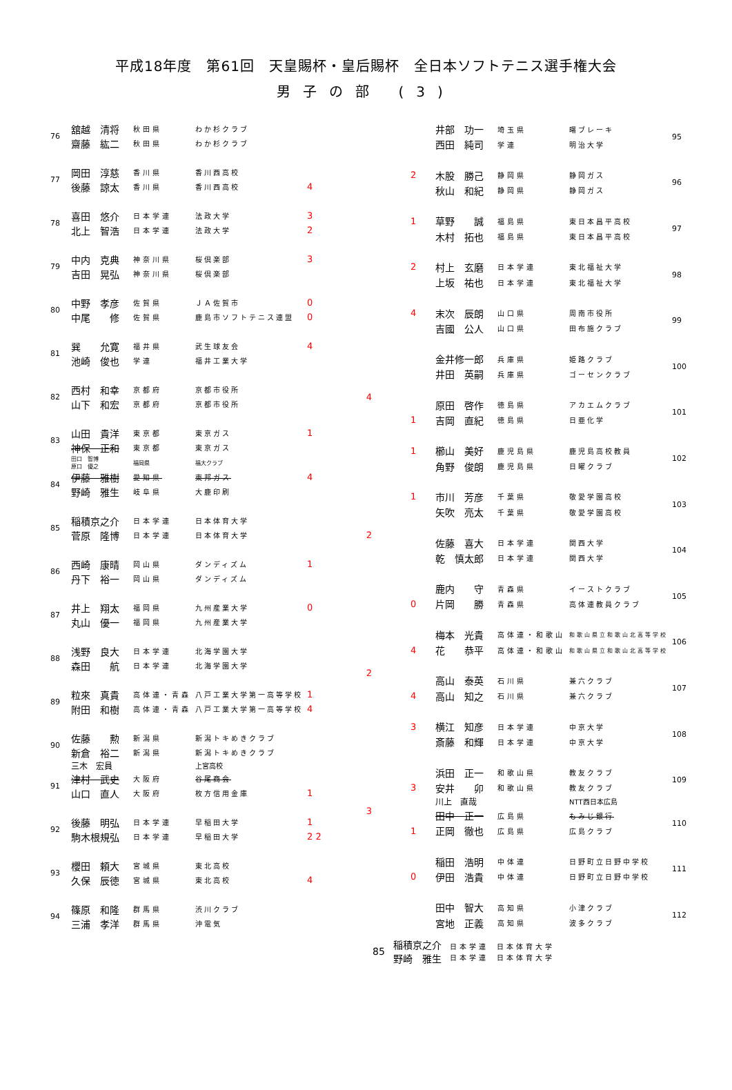平成18年度　第61回　天皇賜杯・皇后賜杯　全日本ソフトテニス選手権大会
男子の部 (3)
| 76 | 舘越 清将 | 秋田県 | わか杉クラブ | |
| | 齋藤 紘二 | 秋田県 | わか杉クラブ | |
| 77 | 岡田 淳慈 | 香川県 | 香川西高校 | |
| | 後藤 諒太 | 香川県 | 香川西高校 | 4 |
| 78 | 喜田 悠介 | 日本学連 | 法政大学 | 3 |
| | 北上 智浩 | 日本学連 | 法政大学 | 2 |
| 79 | 中内 克典 | 神奈川県 | 桜倶楽部 | 3 |
| | 吉田 晃弘 | 神奈川県 | 桜倶楽部 | |
| 80 | 中野 孝彦 | 佐賀県 | ＪＡ佐賀市 | 0 |
| | 中尾 修 | 佐賀県 | 鹿島市ソフトテニス連盟 | 0 |
| 81 | 巽 允寛 | 福井県 | 武生球友会 | 4 |
| | 池崎 俊也 | 学連 | 福井工業大学 | |
| 82 | 西村 和幸 | 京都府 | 京都市役所 | |
| | 山下 和宏 | 京都府 | 京都市役所 | |
| 83 | 山田 貴洋 | 東京都 | 東京ガス | 1 |
| | 神保 正和 | 東京都 | 東京ガス | |
| | 田口 智博 原口 優之 | 福岡県 | 福大クラブ | |
| 84 | 伊藤 雅樹 | 愛知県 | 東邦ガス | 4 |
| | 野崎 雅生 | 岐阜県 | 大鹿印刷 | |
| 85 | 稲積京之介 | 日本学連 | 日本体育大学 | |
| | 菅原 隆博 | 日本学連 | 日本体育大学 | |
| 86 | 西崎 康晴 | 岡山県 | ダンディズム | 1 |
| | 丹下 裕一 | 岡山県 | ダンディズム | |
| 87 | 井上 翔太 | 福岡県 | 九州産業大学 | 0 |
| | 丸山 優一 | 福岡県 | 九州産業大学 | |
| 88 | 浅野 良大 | 日本学連 | 北海学園大学 | |
| | 森田 航 | 日本学連 | 北海学園大学 | |
| 89 | 粒來 真貴 | 高体連・青森 | 八戸工業大学第一高等学校 | 1 |
| | 附田 和樹 | 高体連・青森 | 八戸工業大学第一高等学校 | 4 |
| 90 | 佐藤 勲 | 新潟県 | 新潟トキめきクラブ | |
| | 新倉 裕二 | 新潟県 | 新潟トキめきクラブ | |
| | 三木 宏員 | | 上宮高校 | |
| 91 | 津村 武史 | 大阪府 | 谷尾商会 | |
| | 山口 直人 | 大阪府 | 枚方信用金庫 | 1 |
| 92 | 後藤 明弘 | 日本学連 | 早稲田大学 | 1 |
| | 駒木根規弘 | 日本学連 | 早稲田大学 | 2 2 |
| 93 | 櫻田 頼大 | 宮城県 | 東北高校 | |
| | 久保 辰徳 | 宮城県 | 東北高校 | 4 |
| 94 | 篠原 和隆 | 群馬県 | 渋川クラブ | |
| | 三浦 孝洋 | 群馬県 | 沖電気 | |
4
2
2
3
| | 井部 功一 | 埼玉県 | 曙ブレーキ | 95 |
| | 西田 純司 | 学連 | 明治大学 | |
| 2 | 木股 勝己 | 静岡県 | 静岡ガス | 96 |
| | 秋山 和紀 | 静岡県 | 静岡ガス | |
| 1 | 草野 誠 | 福島県 | 東日本昌平高校 | 97 |
| | 木村 拓也 | 福島県 | 東日本昌平高校 | |
| 2 | 村上 玄磨 | 日本学連 | 東北福祉大学 | 98 |
| | 上坂 祐也 | 日本学連 | 東北福祉大学 | |
| 4 | 末次 辰朗 | 山口県 | 周南市役所 | 99 |
| | 吉國 公人 | 山口県 | 田布施クラブ | |
| | 金井修一郎 | 兵庫県 | 姫路クラブ | 100 |
| | 井田 英嗣 | 兵庫県 | ゴーセンクラブ | |
| | 原田 啓作 | 徳島県 | アカエムクラブ | 101 |
| 1 | 吉岡 直紀 | 徳島県 | 日亜化学 | |
| 1 | 櫛山 美好 | 鹿児島県 | 鹿児島高校教員 | 102 |
| | 角野 俊朗 | 鹿児島県 | 日曜クラブ | |
| 1 | 市川 芳彦 | 千葉県 | 敬愛学園高校 | 103 |
| | 矢吹 亮太 | 千葉県 | 敬愛学園高校 | |
| | 佐藤 喜大 | 日本学連 | 関西大学 | 104 |
| | 乾 慎太郎 | 日本学連 | 関西大学 | |
| | 鹿内 守 | 青森県 | イーストクラブ | 105 |
| 0 | 片岡 勝 | 青森県 | 高体連教員クラブ | |
| | 梅本 光貴 | 高体連・和歌山 | 和歌山県立和歌山北高等学校 | 106 |
| 4 | 花 恭平 | 高体連・和歌山 | 和歌山県立和歌山北高等学校 | |
| | 高山 泰英 | 石川県 | 兼六クラブ | 107 |
| 4 | 高山 知之 | 石川県 | 兼六クラブ | |
| 3 | 横江 知彦 | 日本学連 | 中京大学 | 108 |
| | 斎藤 和輝 | 日本学連 | 中京大学 | |
| | 浜田 正一 | 和歌山県 | 教友クラブ | 109 |
| 3 | 安井 卯 | 和歌山県 | 教友クラブ | |
| | 川上 直哉 | | NTT西日本広島 | |
| | 田中 正一 | 広島県 | もみじ銀行 | 110 |
| 1 | 正岡 徹也 | 広島県 | 広島クラブ | |
| | 稲田 浩明 | 中体連 | 日野町立日野中学校 | 111 |
| 0 | 伊田 浩貴 | 中体連 | 日野町立日野中学校 | |
| | 田中 智大 | 高知県 | 小津クラブ | 112 |
| | 宮地 正義 | 高知県 | 波多クラブ | |
85
稲積京之介
野崎　雅生
日本学連
日本学連
日本体育大学
日本体育大学